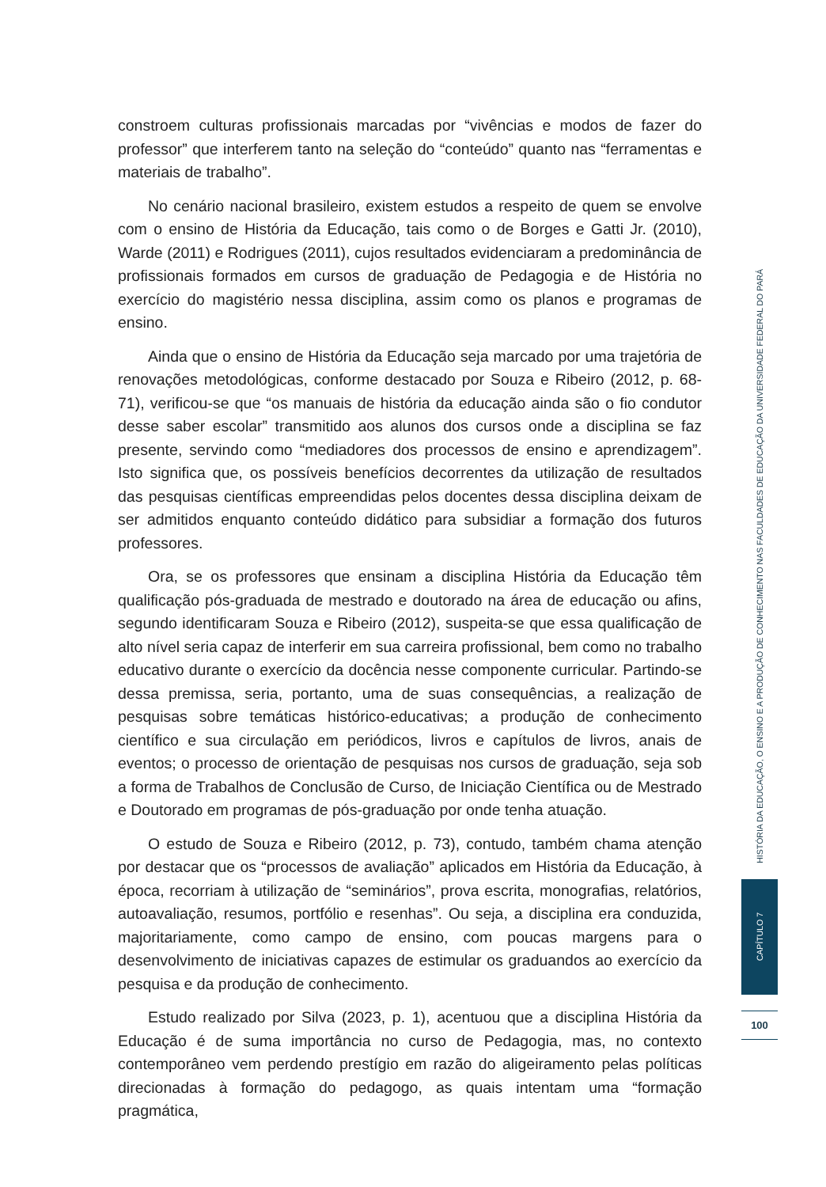constroem culturas profissionais marcadas por “vivências e modos de fazer do professor” que interferem tanto na seleção do “conteúdo” quanto nas “ferramentas e materiais de trabalho”.
No cenário nacional brasileiro, existem estudos a respeito de quem se envolve com o ensino de História da Educação, tais como o de Borges e Gatti Jr. (2010), Warde (2011) e Rodrigues (2011), cujos resultados evidenciaram a predominância de profissionais formados em cursos de graduação de Pedagogia e de História no exercício do magistério nessa disciplina, assim como os planos e programas de ensino.
Ainda que o ensino de História da Educação seja marcado por uma trajetória de renovações metodológicas, conforme destacado por Souza e Ribeiro (2012, p. 68-71), verificou-se que “os manuais de história da educação ainda são o fio condutor desse saber escolar” transmitido aos alunos dos cursos onde a disciplina se faz presente, servindo como “mediadores dos processos de ensino e aprendizagem”. Isto significa que, os possíveis benefícios decorrentes da utilização de resultados das pesquisas científicas empreendidas pelos docentes dessa disciplina deixam de ser admitidos enquanto conteúdo didático para subsidiar a formação dos futuros professores.
Ora, se os professores que ensinam a disciplina História da Educação têm qualificação pós-graduada de mestrado e doutorado na área de educação ou afins, segundo identificaram Souza e Ribeiro (2012), suspeita-se que essa qualificação de alto nível seria capaz de interferir em sua carreira profissional, bem como no trabalho educativo durante o exercício da docência nesse componente curricular. Partindo-se dessa premissa, seria, portanto, uma de suas consequências, a realização de pesquisas sobre temáticas histórico-educativas; a produção de conhecimento científico e sua circulação em periódicos, livros e capítulos de livros, anais de eventos; o processo de orientação de pesquisas nos cursos de graduação, seja sob a forma de Trabalhos de Conclusão de Curso, de Iniciação Científica ou de Mestrado e Doutorado em programas de pós-graduação por onde tenha atuação.
O estudo de Souza e Ribeiro (2012, p. 73), contudo, também chama atenção por destacar que os “processos de avaliação” aplicados em História da Educação, à época, recorriam à utilização de “seminários”, prova escrita, monografias, relatórios, autoavaliação, resumos, portfólio e resenhas”. Ou seja, a disciplina era conduzida, majoritariamente, como campo de ensino, com poucas margens para o desenvolvimento de iniciativas capazes de estimular os graduandos ao exercício da pesquisa e da produção de conhecimento.
Estudo realizado por Silva (2023, p. 1), acentuou que a disciplina História da Educação é de suma importância no curso de Pedagogia, mas, no contexto contemporâneo vem perdendo prestígio em razão do aligeiramento pelas políticas direcionadas à formação do pedagogo, as quais intentam uma “formação pragmática,
HISTÓRIA DA EDUCAÇÃO, O ENSINO E A PRODUÇÃO DE CONHECIMENTO NAS FACULDADES DE EDUCAÇÃO DA UNIVERSIDADE FEDERAL DO PARÁ
CAPÍTULO 7
100